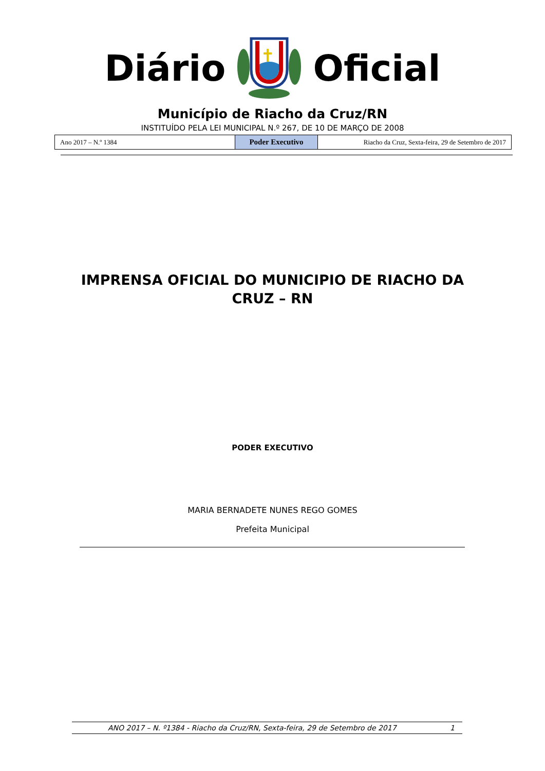Diário Oficial
Município de Riacho da Cruz/RN
INSTITUÍDO PELA LEI MUNICIPAL N.º 267, DE 10 DE MARÇO DE 2008
| Ano 2017 – N.º 1384 | Poder Executivo | Riacho da Cruz, Sexta-feira, 29 de Setembro de 2017 |
IMPRENSA OFICIAL DO MUNICIPIO DE RIACHO DA
CRUZ – RN
PODER EXECUTIVO
MARIA BERNADETE NUNES REGO GOMES
Prefeita Municipal
ANO 2017 – N. º1384 - Riacho da Cruz/RN, Sexta-feira, 29 de Setembro de 2017 1